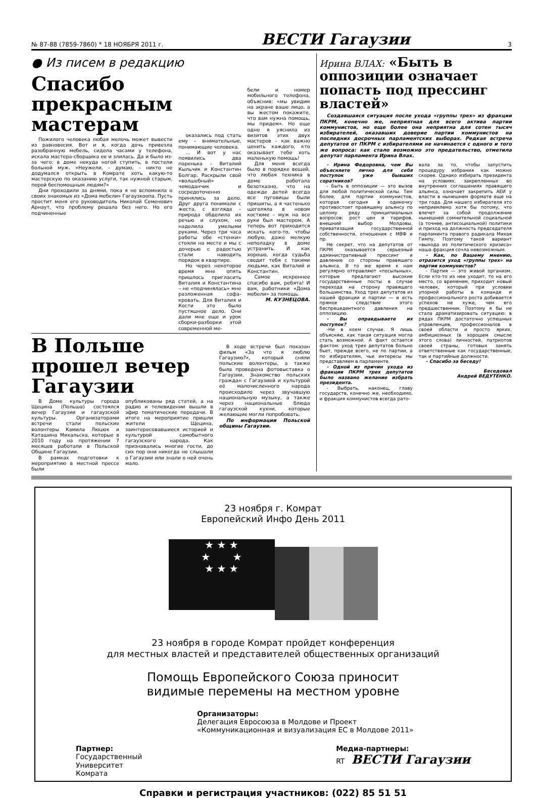№ 87-88 (7859-7860) * 18 НОЯБРЯ 2011 г. ВЕСТИ Гагаузии 3
● Из писем в редакцию
Спасибо прекрасным мастерам
Пожилого человека любая мелочь может вывести из равновесия. Вот и я, когда дочь привезла разобранную мебель, сидела часами у телефона, искала мастера-сборщика ее и злилась. Да и было из-за чего: в доме некуда ногой ступить, в постели больной муж. «Неужели, - думаю, - никто не додумался открыть в Комрате хоть какую-то мастерскую по оказанию услуги, так нужной старым, порой беспомощным людям?»
Дни проходили за днями, пока я не вспомнила о своих знакомых из «Дома мебели» Гагаузкоопа. Пусть простит меня его руководитель Николай Семенович Арнаут, что проблему решала без него. Но его подчиненные
оказались под стать ему – внимательные, понимающие человека.
... И вот у нас появились два паренька - Виталий Кыльчик и Константин Болгар. Раскрыли свой «волшебный» чемоданчик и сосредоточенно принялись за дело. Друг друга понимали с жеста, с взгляда – природа обделила их речью и слухом, но наделила умелыми руками. Через три часа работы обе «стенки» стояли на месте и мы с дочерью с радостью стали наводить порядок в квартире.
Но через некоторое время мне опять пришлось пригласить Виталия и Константина – не «подчинялась» мне разложенная софа-кровать. Для Виталия и Кости это было пустяшное дело. Они дали мне еще и урок сборки-разборки этой современной ме-
бели и номер мобильного телефона, объяснив: «мы увидим на экране ваше лицо, а вы жестом покажите, что вам нужна помощь, мы придем». Но еще одно я уяснила из визитов этих двух мастеров – как важно ценить каждого, кто оказывает тебе хоть маленькую помощь!
Для меня всегда было в порядке вещей, что любая техника в доме работала безотказно, что на одежде детей всегда все пуговицы были пришиты, а я частенько щеголяла в новом костюме – муж на все руки был мастером. А теперь вот приходится искать кого-то, чтобы любую, даже мелкую неполадку в доме устранить. И как хорошо, когда судьба сводит тебя с такими людьми, как Виталий и Константин.
Самое искреннее спасибо вам, ребята! И вам, работники «Дома мебели» за помощь.
М. КУЗНЕЦОВА.
В Польше прошел вечер Гагаузии
В Доме культуры города Щецина (Польша) состоялся вечер Гагаузии и гагаузской культуры. Организаторами встречи стали польские волонтеры Камила Люцюк и Каташина Михальска, которые в 2010 году на протяжении 7 месяцев работали в Польской Общине Гагаузии.
В рамках подготовки к мероприятию в местной прессе были
опубликованы ряд статей, а на радио и телевидении вышли в эфир тематические передачи. В итоге на мероприятие пришли жители Щецина, заинтересовавшиеся историей и культурой самобытного гагаузского народа. Как признавались многие гости, до сих пор они никогда не слышали о Гагаузии или знали о ней очень мало.
В ходе встречи был показан фильм «За что я люблю Гагаузию?», который сняли польские волонтеры, а также была проведена фотовыставка о Гагаузии. Знакомство польских граждан с Гагаузией и культурой её малочисленного народа происходило через звучавшую национальную музыку, а также через национальные блюда гагаузской кухни, которые желающие могли попробовать.
По информации Польской общины Гагаузии.
Ирина ВЛАХ: «Быть в оппозиции означает попасть под прессинг властей»
Создавшаяся ситуация после ухода «группы трех» из фракции ПКРМ, конечно же, неприятная для всего актива партии коммунистов, но еще более она неприятна для сотен тысяч избирателей, оказавших доверие партии коммунистов на последних досрочных парламентских выборах. Редкая встреча депутатов от ПКРМ с избирателями не начинается с одного и того же вопроса: как стало возможно это предательство, отметила депутат парламента Ирина Влах.
- Ирина Федоровна, чем Вы объясняете лично для себя поступок уже бывших соратников?
- Быть в оппозиции — это вызов для любой политической силы. Тем более, для партии коммунистов, которая сегодня в одиночку противостоит правящему альянсу по целому ряду принципиальных вопросов: рост цен и тарифов, внешний выбор Молдовы, приватизация государственной собственности, отношения с МВФ и пр.
Не секрет, что на депутатов от ПКРМ оказывается серьезный административный прессинг и давление со стороны правящего альянса. В то же время к нам регулярно отправляют «посыльных», которые предлагают высокие государственные посты в случае перехода на сторону правящего большинства. Уход трех депутатов из нашей фракции и партии — и есть прямое следствие этого беспрецедентного давления на оппозицию.
- Вы оправдываете их поступок?
-Ни в коем случае. Я лишь объясняю, как такая ситуация могла стать возможной. А факт остается фактом: уход трех депутатов больно бьет, прежде всего, не по партии, а по избирателям, чьи интересы мы представляем в парламенте.
- Одной из причин ухода из фракции ПКРМ трех депутатов было названо желание избрать президента.
- Выбрать, наконец, главу государств, конечно же, необходимо, и фракция коммунистов всегда рато-
вала за то, чтобы запустить процедуру избрания как можно скорее. Однако избирать президента на условиях, закрепленных во внутренних соглашениях правящего альянса, означает закрепить АЕИ у власти в нынешнем формате еще на три года. Для нашего избирателя это неприемлемо хотя бы потому, что влечет за собой продолжение нынешней сомнительной социальной (а точнее, антисоциальной) политики и приход на должность председателя парламента правого радикала Михая Гимпу. Поэтому такой вариант «выхода из политического кризиса» наша фракция сочла невозможным.
- Как, по Вашему мнению, отразится уход «группы трех» на партии коммунистов?
- Партия — это живой организм. Если кто-то из нее уходит, то на его место, со временем, приходит новый человек, который при условии упорной работы в команде и профессионального роста добивается успехов не хуже, чем его предшественник. Поэтому я бы не стала драматизировать ситуацию: в рядах ПКРМ достаточно успешных управленцев, профессионалов в своей области и просто ярких, амбициозных (в хорошем смысле этого слова) личностей, патриотов своей страны, готовых занять ответственные как государственные, так и партийные должности.
- Спасибо за беседу!
Беседовал
Андрей ВЕДУТЕНКО.
23 ноября г. Комрат
Европейский Инфо День 2011
★ ★ ★
★ ★
★ ★ ★
23 ноября в городе Комрат пройдет конференция
для местных властей и представителей общественных организаций
Помощь Европейского Союза приносит
видимые перемены на местном уровне
Организаторы:
Делегация Евросоюза в Молдове и Проект
«Коммуникационная и визуализация ЕС в Молдове 2011»
Партнер:
Государственный
Университет
Комрата
Медиа-партнеры:
RT ВЕСТИ Гагаузии
Справки и регистрация участников: (022) 85 51 51